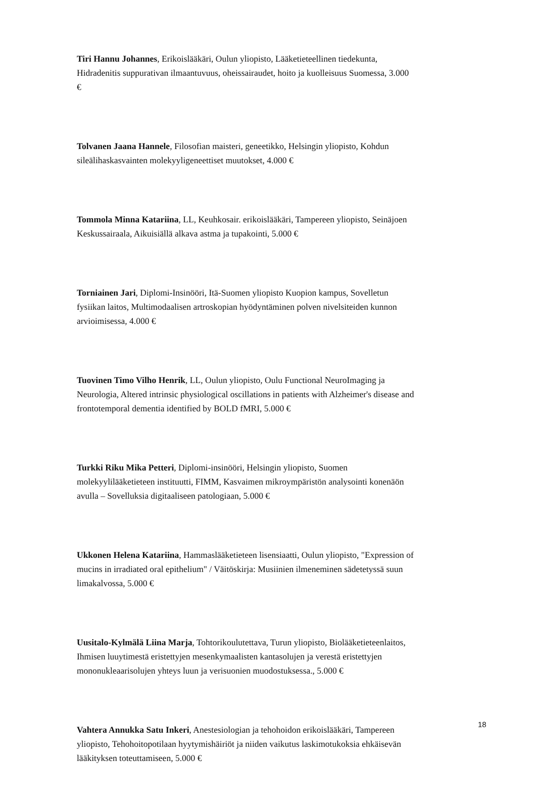Tiri Hannu Johannes, Erikoislääkäri, Oulun yliopisto, Lääketieteellinen tiedekunta, Hidradenitis suppurativan ilmaantuvuus, oheissairaudet, hoito ja kuolleisuus Suomessa, 3.000 €
Tolvanen Jaana Hannele, Filosofian maisteri, geneetikko, Helsingin yliopisto, Kohdun sileälihaskasvainten molekyyligeneettiset muutokset, 4.000 €
Tommola Minna Katariina, LL, Keuhkosair. erikoislääkäri, Tampereen yliopisto, Seinäjoen Keskussairaala, Aikuisiällä alkava astma ja tupakointi, 5.000 €
Torniainen Jari, Diplomi-Insinööri, Itä-Suomen yliopisto Kuopion kampus, Sovelletun fysiikan laitos, Multimodaalisen artroskopian hyödyntäminen polven nivelsiteiden kunnon arvioimisessa, 4.000 €
Tuovinen Timo Vilho Henrik, LL, Oulun yliopisto, Oulu Functional NeuroImaging ja Neurologia, Altered intrinsic physiological oscillations in patients with Alzheimer's disease and frontotemporal dementia identified by BOLD fMRI, 5.000 €
Turkki Riku Mika Petteri, Diplomi-insinööri, Helsingin yliopisto, Suomen molekyylilääketieteen instituutti, FIMM, Kasvaimen mikroympäristön analysointi konenäön avulla – Sovelluksia digitaaliseen patologiaan, 5.000 €
Ukkonen Helena Katariina, Hammaslääketieteen lisensiaatti, Oulun yliopisto, "Expression of mucins in irradiated oral epithelium" / Väitöskirja: Musiinien ilmeneminen sädetetyssä suun limakalvossa, 5.000 €
Uusitalo-Kylmälä Liina Marja, Tohtorikoulutettava, Turun yliopisto, Biolääketieteenlaitos, Ihmisen luuytimestä eristettyjen mesenkymaalisten kantasolujen ja verestä eristettyjen mononukleaarisolujen yhteys luun ja verisuonien muodostuksessa., 5.000 €
Vahtera Annukka Satu Inkeri, Anestesiologian ja tehohoidon erikoislääkäri, Tampereen yliopisto, Tehohoitopotilaan hyytymishäiriöt ja niiden vaikutus laskimotukoksia ehkäisevän lääkityksen toteuttamiseen, 5.000 €
18